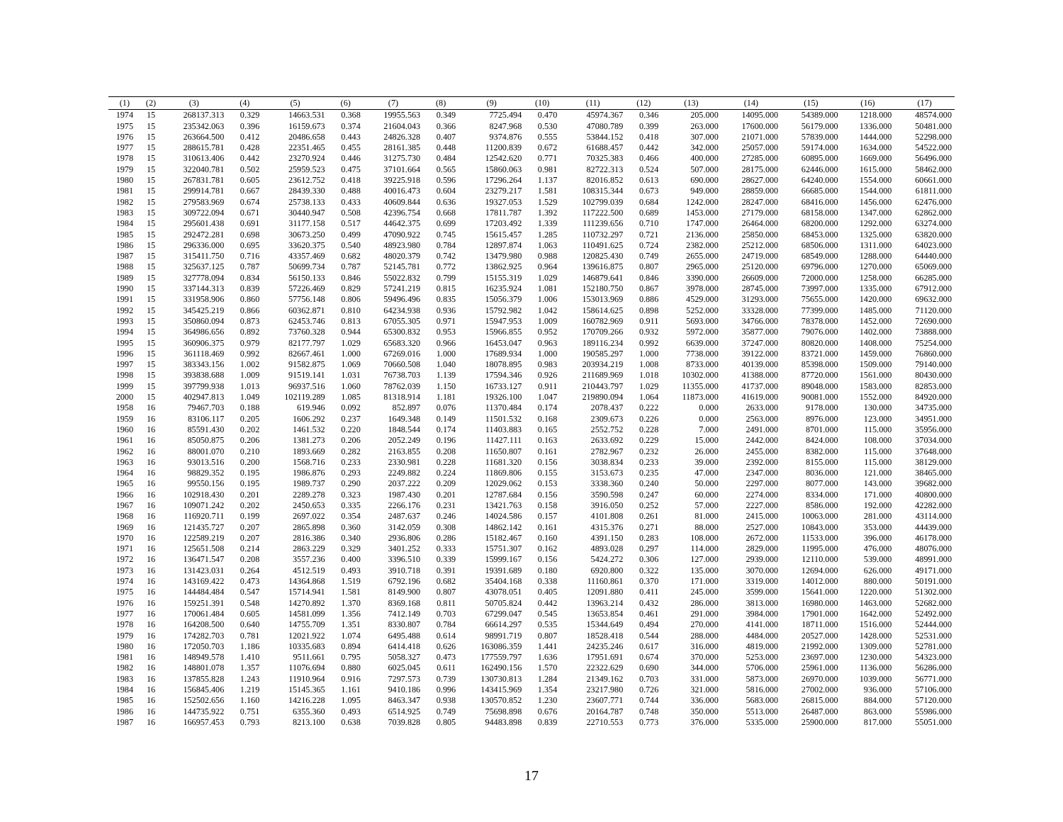| (1) | (2) | (3) | (4) | (5) | (6) | (7) | (8) | (9) | (10) | (11) | (12) | (13) | (14) | (15) | (16) | (17) |
| --- | --- | --- | --- | --- | --- | --- | --- | --- | --- | --- | --- | --- | --- | --- | --- | --- |
| 1974 | 15 | 268137.313 | 0.329 | 14663.531 | 0.368 | 19955.563 | 0.349 | 7725.494 | 0.470 | 45974.367 | 0.346 | 205.000 | 14095.000 | 54389.000 | 1218.000 | 48574.000 |
| 1975 | 15 | 235342.063 | 0.396 | 16159.673 | 0.374 | 21604.043 | 0.366 | 8247.968 | 0.530 | 47080.789 | 0.399 | 263.000 | 17600.000 | 56179.000 | 1336.000 | 50481.000 |
| 1976 | 15 | 263664.500 | 0.412 | 20486.658 | 0.443 | 24826.328 | 0.407 | 9374.876 | 0.555 | 53844.152 | 0.418 | 307.000 | 21071.000 | 57839.000 | 1444.000 | 52298.000 |
| 1977 | 15 | 288615.781 | 0.428 | 22351.465 | 0.455 | 28161.385 | 0.448 | 11200.839 | 0.672 | 61688.457 | 0.442 | 342.000 | 25057.000 | 59174.000 | 1634.000 | 54522.000 |
| 1978 | 15 | 310613.406 | 0.442 | 23270.924 | 0.446 | 31275.730 | 0.484 | 12542.620 | 0.771 | 70325.383 | 0.466 | 400.000 | 27285.000 | 60895.000 | 1669.000 | 56496.000 |
| 1979 | 15 | 322040.781 | 0.502 | 25959.523 | 0.475 | 37101.664 | 0.565 | 15860.063 | 0.981 | 82722.313 | 0.524 | 507.000 | 28175.000 | 62446.000 | 1615.000 | 58462.000 |
| 1980 | 15 | 267831.781 | 0.605 | 23612.752 | 0.418 | 39225.918 | 0.596 | 17296.264 | 1.137 | 82016.852 | 0.613 | 690.000 | 28627.000 | 64240.000 | 1554.000 | 60661.000 |
| 1981 | 15 | 299914.781 | 0.667 | 28439.330 | 0.488 | 40016.473 | 0.604 | 23279.217 | 1.581 | 108315.344 | 0.673 | 949.000 | 28859.000 | 66685.000 | 1544.000 | 61811.000 |
| 1982 | 15 | 279583.969 | 0.674 | 25738.133 | 0.433 | 40609.844 | 0.636 | 19327.053 | 1.529 | 102799.039 | 0.684 | 1242.000 | 28247.000 | 68416.000 | 1456.000 | 62476.000 |
| 1983 | 15 | 309722.094 | 0.671 | 30440.947 | 0.508 | 42396.754 | 0.668 | 17811.787 | 1.392 | 117222.500 | 0.689 | 1453.000 | 27179.000 | 68158.000 | 1347.000 | 62862.000 |
| 1984 | 15 | 295601.438 | 0.691 | 31177.158 | 0.517 | 44642.375 | 0.699 | 17203.492 | 1.339 | 111239.656 | 0.710 | 1747.000 | 26464.000 | 68200.000 | 1292.000 | 63274.000 |
| 1985 | 15 | 292472.281 | 0.698 | 30673.250 | 0.499 | 47090.922 | 0.745 | 15615.457 | 1.285 | 110732.297 | 0.721 | 2136.000 | 25850.000 | 68453.000 | 1325.000 | 63820.000 |
| 1986 | 15 | 296336.000 | 0.695 | 33620.375 | 0.540 | 48923.980 | 0.784 | 12897.874 | 1.063 | 110491.625 | 0.724 | 2382.000 | 25212.000 | 68506.000 | 1311.000 | 64023.000 |
| 1987 | 15 | 315411.750 | 0.716 | 43357.469 | 0.682 | 48020.379 | 0.742 | 13479.980 | 0.988 | 120825.430 | 0.749 | 2655.000 | 24719.000 | 68549.000 | 1288.000 | 64440.000 |
| 1988 | 15 | 325637.125 | 0.787 | 50699.734 | 0.787 | 52145.781 | 0.772 | 13862.925 | 0.964 | 139616.875 | 0.807 | 2965.000 | 25120.000 | 69796.000 | 1270.000 | 65069.000 |
| 1989 | 15 | 327778.094 | 0.834 | 56150.133 | 0.846 | 55022.832 | 0.799 | 15155.319 | 1.029 | 146879.641 | 0.846 | 3390.000 | 26609.000 | 72000.000 | 1258.000 | 66285.000 |
| 1990 | 15 | 337144.313 | 0.839 | 57226.469 | 0.829 | 57241.219 | 0.815 | 16235.924 | 1.081 | 152180.750 | 0.867 | 3978.000 | 28745.000 | 73997.000 | 1335.000 | 67912.000 |
| 1991 | 15 | 331958.906 | 0.860 | 57756.148 | 0.806 | 59496.496 | 0.835 | 15056.379 | 1.006 | 153013.969 | 0.886 | 4529.000 | 31293.000 | 75655.000 | 1420.000 | 69632.000 |
| 1992 | 15 | 345425.219 | 0.866 | 60362.871 | 0.810 | 64234.938 | 0.936 | 15792.982 | 1.042 | 158614.625 | 0.898 | 5252.000 | 33328.000 | 77399.000 | 1485.000 | 71120.000 |
| 1993 | 15 | 350860.094 | 0.873 | 62453.746 | 0.813 | 67055.305 | 0.971 | 15947.953 | 1.009 | 160782.969 | 0.911 | 5693.000 | 34766.000 | 78378.000 | 1452.000 | 72690.000 |
| 1994 | 15 | 364986.656 | 0.892 | 73760.328 | 0.944 | 65300.832 | 0.953 | 15966.855 | 0.952 | 170709.266 | 0.932 | 5972.000 | 35877.000 | 79076.000 | 1402.000 | 73888.000 |
| 1995 | 15 | 360906.375 | 0.979 | 82177.797 | 1.029 | 65683.320 | 0.966 | 16453.047 | 0.963 | 189116.234 | 0.992 | 6639.000 | 37247.000 | 80820.000 | 1408.000 | 75254.000 |
| 1996 | 15 | 361118.469 | 0.992 | 82667.461 | 1.000 | 67269.016 | 1.000 | 17689.934 | 1.000 | 190585.297 | 1.000 | 7738.000 | 39122.000 | 83721.000 | 1459.000 | 76860.000 |
| 1997 | 15 | 383343.156 | 1.002 | 91582.875 | 1.069 | 70660.508 | 1.040 | 18078.895 | 0.983 | 203934.219 | 1.008 | 8733.000 | 40139.000 | 85398.000 | 1509.000 | 79140.000 |
| 1998 | 15 | 393838.688 | 1.009 | 91519.141 | 1.031 | 76738.703 | 1.139 | 17594.346 | 0.926 | 211689.969 | 1.018 | 10302.000 | 41388.000 | 87720.000 | 1561.000 | 80430.000 |
| 1999 | 15 | 397799.938 | 1.013 | 96937.516 | 1.060 | 78762.039 | 1.150 | 16733.127 | 0.911 | 210443.797 | 1.029 | 11355.000 | 41737.000 | 89048.000 | 1583.000 | 82853.000 |
| 2000 | 15 | 402947.813 | 1.049 | 102119.289 | 1.085 | 81318.914 | 1.181 | 19326.100 | 1.047 | 219890.094 | 1.064 | 11873.000 | 41619.000 | 90081.000 | 1552.000 | 84920.000 |
| 1958 | 16 | 79467.703 | 0.188 | 619.946 | 0.092 | 852.897 | 0.076 | 11370.484 | 0.174 | 2078.437 | 0.222 | 0.000 | 2633.000 | 9178.000 | 130.000 | 34735.000 |
| 1959 | 16 | 83106.117 | 0.205 | 1606.292 | 0.237 | 1649.348 | 0.149 | 11501.532 | 0.168 | 2309.673 | 0.226 | 0.000 | 2563.000 | 8976.000 | 123.000 | 34951.000 |
| 1960 | 16 | 85591.430 | 0.202 | 1461.532 | 0.220 | 1848.544 | 0.174 | 11403.883 | 0.165 | 2552.752 | 0.228 | 7.000 | 2491.000 | 8701.000 | 115.000 | 35956.000 |
| 1961 | 16 | 85050.875 | 0.206 | 1381.273 | 0.206 | 2052.249 | 0.196 | 11427.111 | 0.163 | 2633.692 | 0.229 | 15.000 | 2442.000 | 8424.000 | 108.000 | 37034.000 |
| 1962 | 16 | 88001.070 | 0.210 | 1893.669 | 0.282 | 2163.855 | 0.208 | 11650.807 | 0.161 | 2782.967 | 0.232 | 26.000 | 2455.000 | 8382.000 | 115.000 | 37648.000 |
| 1963 | 16 | 93013.516 | 0.200 | 1568.716 | 0.233 | 2330.981 | 0.228 | 11681.320 | 0.156 | 3038.834 | 0.233 | 39.000 | 2392.000 | 8155.000 | 115.000 | 38129.000 |
| 1964 | 16 | 98829.352 | 0.195 | 1986.876 | 0.293 | 2249.882 | 0.224 | 11869.806 | 0.155 | 3153.673 | 0.235 | 47.000 | 2347.000 | 8036.000 | 121.000 | 38465.000 |
| 1965 | 16 | 99550.156 | 0.195 | 1989.737 | 0.290 | 2037.222 | 0.209 | 12029.062 | 0.153 | 3338.360 | 0.240 | 50.000 | 2297.000 | 8077.000 | 143.000 | 39682.000 |
| 1966 | 16 | 102918.430 | 0.201 | 2289.278 | 0.323 | 1987.430 | 0.201 | 12787.684 | 0.156 | 3590.598 | 0.247 | 60.000 | 2274.000 | 8334.000 | 171.000 | 40800.000 |
| 1967 | 16 | 109071.242 | 0.202 | 2450.653 | 0.335 | 2266.176 | 0.231 | 13421.763 | 0.158 | 3916.050 | 0.252 | 57.000 | 2227.000 | 8586.000 | 192.000 | 42282.000 |
| 1968 | 16 | 116920.711 | 0.199 | 2697.022 | 0.354 | 2487.637 | 0.246 | 14024.586 | 0.157 | 4101.808 | 0.261 | 81.000 | 2415.000 | 10063.000 | 281.000 | 43114.000 |
| 1969 | 16 | 121435.727 | 0.207 | 2865.898 | 0.360 | 3142.059 | 0.308 | 14862.142 | 0.161 | 4315.376 | 0.271 | 88.000 | 2527.000 | 10843.000 | 353.000 | 44439.000 |
| 1970 | 16 | 122589.219 | 0.207 | 2816.386 | 0.340 | 2936.806 | 0.286 | 15182.467 | 0.160 | 4391.150 | 0.283 | 108.000 | 2672.000 | 11533.000 | 396.000 | 46178.000 |
| 1971 | 16 | 125651.508 | 0.214 | 2863.229 | 0.329 | 3401.252 | 0.333 | 15751.307 | 0.162 | 4893.028 | 0.297 | 114.000 | 2829.000 | 11995.000 | 476.000 | 48076.000 |
| 1972 | 16 | 136471.547 | 0.208 | 3557.236 | 0.400 | 3396.510 | 0.339 | 15999.167 | 0.156 | 5424.272 | 0.306 | 127.000 | 2939.000 | 12110.000 | 539.000 | 48991.000 |
| 1973 | 16 | 131423.031 | 0.264 | 4512.519 | 0.493 | 3910.718 | 0.391 | 19391.689 | 0.180 | 6920.800 | 0.322 | 135.000 | 3070.000 | 12694.000 | 626.000 | 49171.000 |
| 1974 | 16 | 143169.422 | 0.473 | 14364.868 | 1.519 | 6792.196 | 0.682 | 35404.168 | 0.338 | 11160.861 | 0.370 | 171.000 | 3319.000 | 14012.000 | 880.000 | 50191.000 |
| 1975 | 16 | 144484.484 | 0.547 | 15714.941 | 1.581 | 8149.900 | 0.807 | 43078.051 | 0.405 | 12091.880 | 0.411 | 245.000 | 3599.000 | 15641.000 | 1220.000 | 51302.000 |
| 1976 | 16 | 159251.391 | 0.548 | 14270.892 | 1.370 | 8369.168 | 0.811 | 50705.824 | 0.442 | 13963.214 | 0.432 | 286.000 | 3813.000 | 16980.000 | 1463.000 | 52682.000 |
| 1977 | 16 | 170061.484 | 0.605 | 14581.099 | 1.356 | 7412.149 | 0.703 | 67299.047 | 0.545 | 13653.854 | 0.461 | 291.000 | 3984.000 | 17901.000 | 1642.000 | 52492.000 |
| 1978 | 16 | 164208.500 | 0.640 | 14755.709 | 1.351 | 8330.807 | 0.784 | 66614.297 | 0.535 | 15344.649 | 0.494 | 270.000 | 4141.000 | 18711.000 | 1516.000 | 52444.000 |
| 1979 | 16 | 174282.703 | 0.781 | 12021.922 | 1.074 | 6495.488 | 0.614 | 98991.719 | 0.807 | 18528.418 | 0.544 | 288.000 | 4484.000 | 20527.000 | 1428.000 | 52531.000 |
| 1980 | 16 | 172050.703 | 1.186 | 10335.683 | 0.894 | 6414.418 | 0.626 | 163086.359 | 1.441 | 24235.246 | 0.617 | 316.000 | 4819.000 | 21992.000 | 1309.000 | 52781.000 |
| 1981 | 16 | 148949.578 | 1.410 | 9511.661 | 0.795 | 5058.327 | 0.473 | 177559.797 | 1.636 | 17951.691 | 0.674 | 370.000 | 5253.000 | 23697.000 | 1230.000 | 54323.000 |
| 1982 | 16 | 148801.078 | 1.357 | 11076.694 | 0.880 | 6025.045 | 0.611 | 162490.156 | 1.570 | 22322.629 | 0.690 | 344.000 | 5706.000 | 25961.000 | 1136.000 | 56286.000 |
| 1983 | 16 | 137855.828 | 1.243 | 11910.964 | 0.916 | 7297.573 | 0.739 | 130730.813 | 1.284 | 21349.162 | 0.703 | 331.000 | 5873.000 | 26970.000 | 1039.000 | 56771.000 |
| 1984 | 16 | 156845.406 | 1.219 | 15145.365 | 1.161 | 9410.186 | 0.996 | 143415.969 | 1.354 | 23217.980 | 0.726 | 321.000 | 5816.000 | 27002.000 | 936.000 | 57106.000 |
| 1985 | 16 | 152502.656 | 1.160 | 14216.228 | 1.095 | 8463.347 | 0.938 | 130570.852 | 1.230 | 23607.771 | 0.744 | 336.000 | 5683.000 | 26815.000 | 884.000 | 57120.000 |
| 1986 | 16 | 144735.922 | 0.751 | 6355.360 | 0.493 | 6514.925 | 0.749 | 75698.898 | 0.676 | 20164.787 | 0.748 | 350.000 | 5513.000 | 26487.000 | 863.000 | 55986.000 |
| 1987 | 16 | 166957.453 | 0.793 | 8213.100 | 0.638 | 7039.828 | 0.805 | 94483.898 | 0.839 | 22710.553 | 0.773 | 376.000 | 5335.000 | 25900.000 | 817.000 | 55051.000 |
17